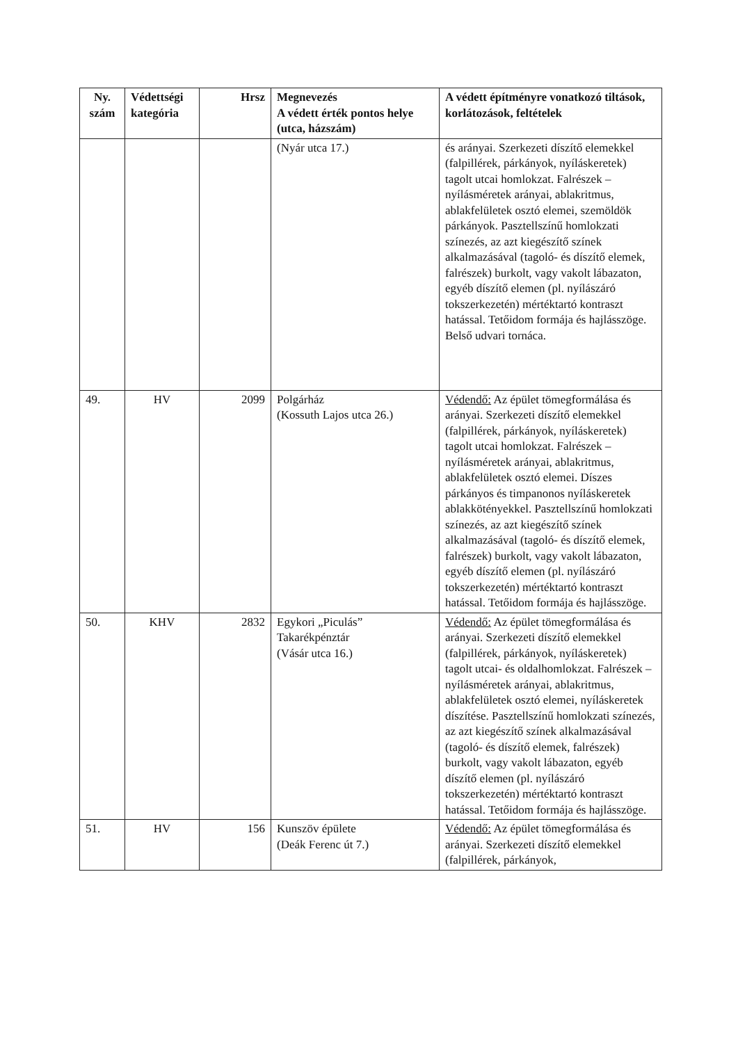| Ny. szám | Védettségi kategória | Hrsz | Megnevezés A védett érték pontos helye (utca, házszám) | A védett építményre vonatkozó tiltások, korlátozások, feltételek |
| --- | --- | --- | --- | --- |
| | | | (Nyár utca 17.) | és arányai. Szerkezeti díszítő elemekkel (falpillérek, párkányok, nyíláskeretek) tagolt utcai homlokzat. Falrészek – nyílásméretek arányai, ablakritmus, ablakfelületek osztó elemei, szemöldök párkányok. Pasztellszínű homlokzati színezés, az azt kiegészítő színek alkalmazásával (tagoló- és díszítő elemek, falrészek) burkolt, vagy vakolt lábazaton, egyéb díszítő elemen (pl. nyílászáró tokszerkezetén) mértéktartó kontraszt hatással. Tetőidom formája és hajlásszöge. Belső udvari tornáca. |
| 49. | HV | 2099 | Polgárház (Kossuth Lajos utca 26.) | Védendő: Az épület tömegformálása és arányai. Szerkezeti díszítő elemekkel (falpillérek, párkányok, nyíláskeretek) tagolt utcai homlokzat. Falrészek – nyílásméretek arányai, ablakritmus, ablakfelületek osztó elemei. Díszes párkányos és timpanonos nyíláskeretek ablakkötényekkel. Pasztellszínű homlokzati színezés, az azt kiegészítő színek alkalmazásával (tagoló- és díszítő elemek, falrészek) burkolt, vagy vakolt lábazaton, egyéb díszítő elemen (pl. nyílászáró tokszerkezetén) mértéktartó kontraszt hatással. Tetőidom formája és hajlásszöge. |
| 50. | KHV | 2832 | Egykori „Piculás” Takarékpénztár (Vásár utca 16.) | Védendő: Az épület tömegformálása és arányai. Szerkezeti díszítő elemekkel (falpillérek, párkányok, nyíláskeretek) tagolt utcai- és oldalhomlokzat. Falrészek – nyílásméretek arányai, ablakritmus, ablakfelületek osztó elemei, nyíláskeretek díszítése. Pasztellszínű homlokzati színezés, az azt kiegészítő színek alkalmazásával (tagoló- és díszítő elemek, falrészek) burkolt, vagy vakolt lábazaton, egyéb díszítő elemen (pl. nyílászáró tokszerkezetén) mértéktartó kontraszt hatással. Tetőidom formája és hajlásszöge. |
| 51. | HV | 156 | Kunszöv épülete (Deák Ferenc út 7.) | Védendő: Az épület tömegformálása és arányai. Szerkezeti díszítő elemekkel (falpillérek, párkányok, |